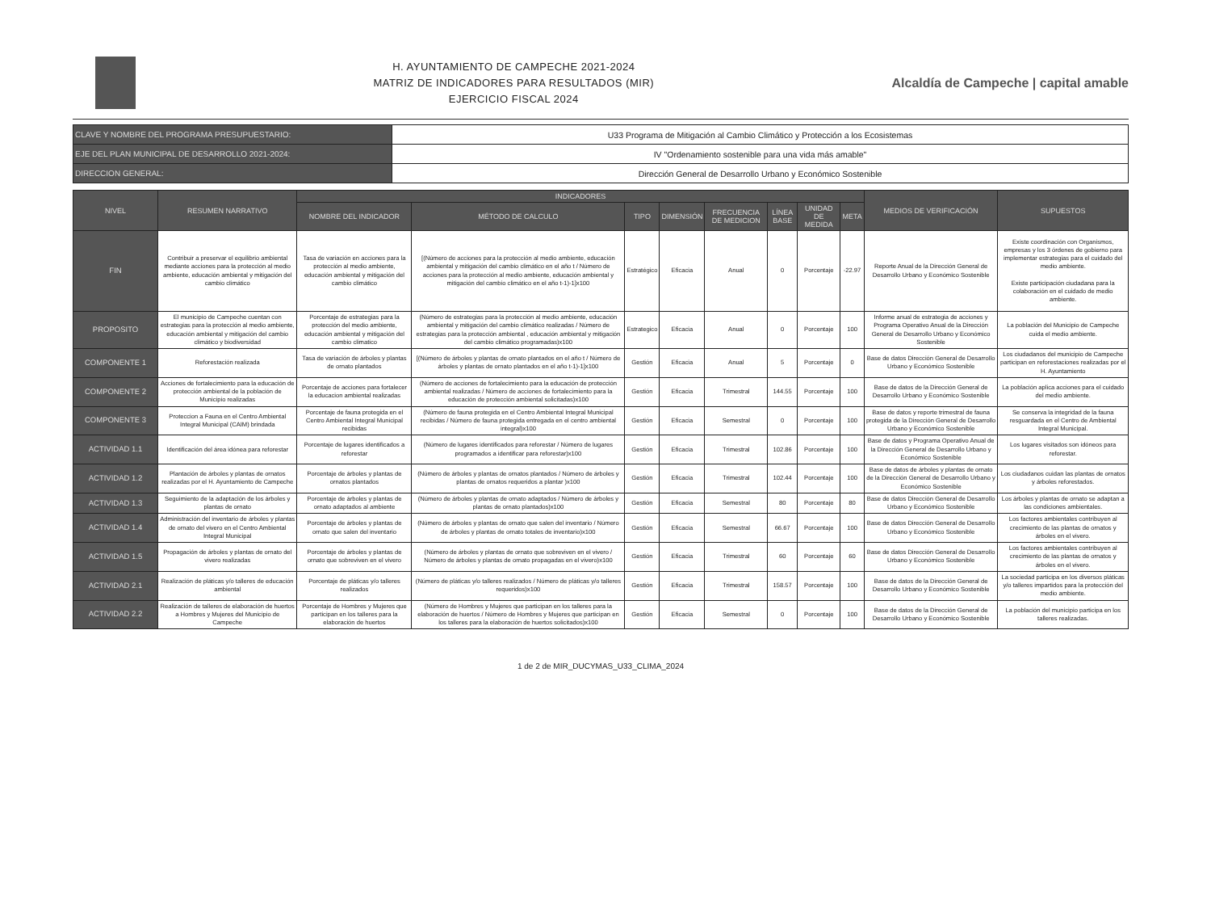H. AYUNTAMIENTO DE CAMPECHE 2021-2024
MATRIZ DE INDICADORES PARA RESULTADOS (MIR)
EJERCICIO FISCAL 2024
Alcaldía de Campeche | capital amable
| CLAVE Y NOMBRE DEL PROGRAMA PRESUPUESTARIO: | U33 Programa de Mitigación al Cambio Climático y Protección a los Ecosistemas |
| EJE DEL PLAN MUNICIPAL DE DESARROLLO 2021-2024: | IV "Ordenamiento sostenible para una vida más amable" |
| DIRECCION GENERAL: | Dirección General de Desarrollo Urbano y Económico Sostenible |
| NIVEL | RESUMEN NARRATIVO | INDICADORES | | | | | | | | MEDIOS DE VERIFICACIÓN | SUPUESTOS |
| --- | --- | --- | --- | --- | --- | --- | --- | --- | --- | --- | --- |
| | | NOMBRE DEL INDICADOR | MÉTODO DE CALCULO | TIPO | DIMENSIÓN | FRECUENCIA DE MEDICION | LÍNEA BASE | UNIDAD DE MEDIDA | META | | |
| FIN | Contribuir a preservar el equilibrio ambiental mediante acciones para la protección al medio ambiente, educación ambiental y mitigación del cambio climático | Tasa de variación en acciones para la protección al medio ambiente, educación ambiental y mitigación del cambio climático | [(Número de acciones para la protección al medio ambiente, educación ambiental y mitigación del cambio climático en el año t / Número de acciones para la protección al medio ambiente, educación ambiental y mitigación del cambio climático en el año t-1)-1]x100 | Estratégico | Eficacia | Anual | 0 | Porcentaje | -22.97 | Reporte Anual de la Dirección General de Desarrollo Urbano y Económico Sostenible | Existe coordinación con Organismos, empresas y los 3 órdenes de gobierno para implementar estrategias para el cuidado del medio ambiente. Existe participación ciudadana para la colaboración en el cuidado de medio ambiente. |
| PROPOSITO | El municipio de Campeche cuentan con estrategias para la protección al medio ambiente, educación ambiental y mitigación del cambio climático y biodiversidad | Porcentaje de estrategias para la protección del medio ambiente, educación ambiental y mitigación del cambio climatico | (Número de estrategias para la protección al medio ambiente, educación ambiental y mitigación del cambio climático realizadas / Número de estrategias para la protección ambiental , educación ambiental y mitigación del cambio climático programadas)x100 | Estrategico | Eficacia | Anual | 0 | Porcentaje | 100 | Informe anual de estrategia de acciones y Programa Operativo Anual de la Dirección General de Desarrollo Urbano y Económico Sostenible | La población del Municipio de Campeche cuida el medio ambiente. |
| COMPONENTE 1 | Reforestación realizada | Tasa de variación de árboles y plantas de ornato plantados | [(Número de árboles y plantas de ornato plantados en el año t / Número de árboles y plantas de ornato plantados en el año t-1)-1]x100 | Gestión | Eficacia | Anual | 5 | Porcentaje | 0 | Base de datos Dirección General de Desarrollo Urbano y Económico Sostenible | Los ciudadanos del municipio de Campeche participan en reforestaciones realizadas por el H. Ayuntamiento |
| COMPONENTE 2 | Acciones de fortalecimiento para la educación de protección ambiental de la población de Municipio realizadas | Porcentaje de acciones para fortalecer la educacion ambiental realizadas | (Número de acciones de fortalecimiento para la educación de protección ambiental realizadas / Número de acciones de fortalecimiento para la educación de protección ambiental solicitadas)x100 | Gestión | Eficacia | Trimestral | 144.55 | Porcentaje | 100 | Base de datos de la Dirección General de Desarrollo Urbano y Económico Sostenible | La población aplica acciones para el cuidado del medio ambiente. |
| COMPONENTE 3 | Proteccion a Fauna en el Centro Ambiental Integral Municipal (CAIM) brindada | Porcentaje de fauna protegida en el Centro Ambiental Integral Municipal recibidas | (Número de fauna protegida en el Centro Ambiental Integral Municipal recibidas / Número de fauna protegida entregada en el centro ambiental integral)x100 | Gestión | Eficacia | Semestral | 0 | Porcentaje | 100 | Base de datos y reporte trimestral de fauna protegida de la Dirección General de Desarrollo Urbano y Económico Sostenible | Se conserva la integridad de la fauna resguardada en el Centro de Ambiental Integral Municipal. |
| ACTIVIDAD 1.1 | Identificación del área idónea para reforestar | Porcentaje de lugares identificados a reforestar | (Número de lugares identificados para reforestar / Número de lugares programados a identificar para reforestar)x100 | Gestión | Eficacia | Trimestral | 102.86 | Porcentaje | 100 | Base de datos y Programa Operativo Anual de la Dirección General de Desarrollo Urbano y Económico Sostenible | Los lugares visitados son idóneos para reforestar. |
| ACTIVIDAD 1.2 | Plantación de árboles y plantas de ornatos realizadas por el H. Ayuntamiento de Campeche | Porcentaje de árboles y plantas de ornatos plantados | (Número de árboles y plantas de ornatos plantados / Número de árboles y plantas de ornatos requeridos a plantar )x100 | Gestión | Eficacia | Trimestral | 102.44 | Porcentaje | 100 | Base de datos de árboles y plantas de ornato de la Dirección General de Desarrollo Urbano y Económico Sostenible | Los ciudadanos cuidan las plantas de ornatos y árboles reforestados. |
| ACTIVIDAD 1.3 | Seguimiento de la adaptación de los árboles y plantas de ornato | Porcentaje de árboles y plantas de ornato adaptados al ambiente | (Número de árboles y plantas de ornato adaptados / Número de árboles y plantas de ornato plantados)x100 | Gestión | Eficacia | Semestral | 80 | Porcentaje | 80 | Base de datos Dirección General de Desarrollo Urbano y Económico Sostenible | Los árboles y plantas de ornato se adaptan a las condiciones ambientales. |
| ACTIVIDAD 1.4 | Administración del inventario de árboles y plantas de ornato del vivero en el Centro Ambiental Integral Municipal | Porcentaje de árboles y plantas de ornato que salen del inventario | (Número de árboles y plantas de ornato que salen del inventario / Número de árboles y plantas de ornato totales de inventario)x100 | Gestión | Eficacia | Semestral | 66.67 | Porcentaje | 100 | Base de datos Dirección General de Desarrollo Urbano y Económico Sostenible | Los factores ambientales contribuyen al crecimiento de las plantas de ornatos y árboles en el vivero. |
| ACTIVIDAD 1.5 | Propagación de árboles y plantas de ornato del vivero realizadas | Porcentaje de árboles y plantas de ornato que sobreviven en el vivero | (Número de árboles y plantas de ornato que sobreviven en el vivero / Número de árboles y plantas de ornato propagadas en el vivero)x100 | Gestión | Eficacia | Trimestral | 60 | Porcentaje | 60 | Base de datos Dirección General de Desarrollo Urbano y Económico Sostenible | Los factores ambientales contribuyen al crecimiento de las plantas de ornatos y árboles en el vivero. |
| ACTIVIDAD 2.1 | Realización de pláticas y/o talleres de educación ambiental | Porcentaje de pláticas y/o talleres realizados | (Número de pláticas y/o talleres realizados / Número de pláticas y/o talleres requeridos)x100 | Gestión | Eficacia | Trimestral | 158.57 | Porcentaje | 100 | Base de datos de la Dirección General de Desarrollo Urbano y Económico Sostenible | La sociedad participa en los diversos pláticas y/o talleres impartidos para la protección del medio ambiente. |
| ACTIVIDAD 2.2 | Realización de talleres de elaboración de huertos a Hombres y Mujeres del Municipio de Campeche | Porcentaje de Hombres y Mujeres que participan en los talleres para la elaboración de huertos | (Número de Hombres y Mujeres que participan en los talleres para la elaboración de huertos / Número de Hombres y Mujeres que participan en los talleres para la elaboración de huertos solicitados)x100 | Gestión | Eficacia | Semestral | 0 | Porcentaje | 100 | Base de datos de la Dirección General de Desarrollo Urbano y Económico Sostenible | La población del municipio participa en los talleres realizadas. |
1 de 2 de MIR_DUCYMAS_U33_CLIMA_2024